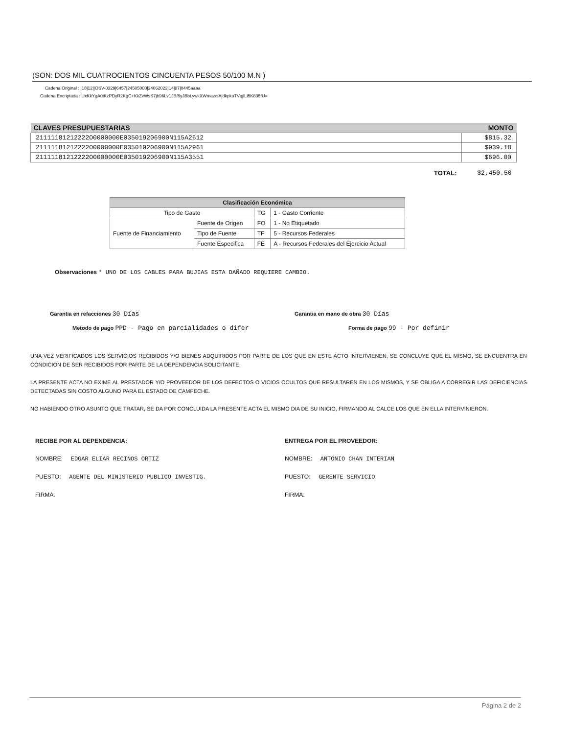(SON: DOS MIL CUATROCIENTOS CINCUENTA PESOS 50/100 M.N )
Cadena Original : |18|12||OSV-0329|6457|24505000|24062022|14|87|0445aaaa
Cadena Encriptada : UxKkYgA0iKzPDyR2KgC+KkZvWsS7jb96Lv1JB/6yJBbLywkXWmaz/sAjdkpkoTVqjlLI5K835fU=
| CLAVES PRESUPUESTARIAS | MONTO |
| --- | --- |
| 21111181212222O0000000E035019206900N115A2612 | $815.32 |
| 21111181212222O0000000E035019206900N115A2961 | $939.18 |
| 21111181212222O0000000E035019206900N115A3551 | $696.00 |
| TOTAL: | $2,450.50 |
| Clasificación Económica | | | |
| --- | --- | --- | --- |
| Tipo de Gasto | | TG | 1 - Gasto Corriente |
| Fuente de Financiamiento | Fuente de Origen | FO | 1 - No Etiquetado |
| | Tipo de Fuente | TF | 5 - Recursos Federales |
| | Fuente Especifica | FE | A - Recursos Federales del Ejercicio Actual |
Observaciones * UNO DE LOS CABLES PARA BUJIAS ESTA DAÑADO REQUIERE CAMBIO.
Garantia en refacciones 30 Días
Garantia en mano de obra 30 Días
Metodo de pago PPD - Pago en parcialidades o difer
Forma de pago 99 - Por definir
UNA VEZ VERIFICADOS LOS SERVICIOS RECIBIDOS Y/O BIENES ADQUIRIDOS POR PARTE DE LOS QUE EN ESTE ACTO INTERVIENEN, SE CONCLUYE QUE EL MISMO, SE ENCUENTRA EN CONDICION DE SER RECIBIDOS POR PARTE DE LA DEPENDENCIA SOLICITANTE.
LA PRESENTE ACTA NO EXIME AL PRESTADOR Y/O PROVEEDOR DE LOS DEFECTOS O VICIOS OCULTOS QUE RESULTAREN EN LOS MISMOS, Y SE OBLIGA A CORREGIR LAS DEFICIENCIAS DETECTADAS SIN COSTO ALGUNO PARA EL ESTADO DE CAMPECHE.
NO HABIENDO OTRO ASUNTO QUE TRATAR, SE DA POR CONCLUIDA LA PRESENTE ACTA EL MISMO DIA DE SU INICIO, FIRMANDO AL CALCE LOS QUE EN ELLA INTERVINIERON.
RECIBE POR AL DEPENDENCIA:
NOMBRE: EDGAR ELIAR RECINOS ORTIZ
PUESTO: AGENTE DEL MINISTERIO PUBLICO INVESTIG.
FIRMA:
ENTREGA POR EL PROVEEDOR:
NOMBRE: ANTONIO CHAN INTERIAN
PUESTO: GERENTE SERVICIO
FIRMA:
Página 2 de 2